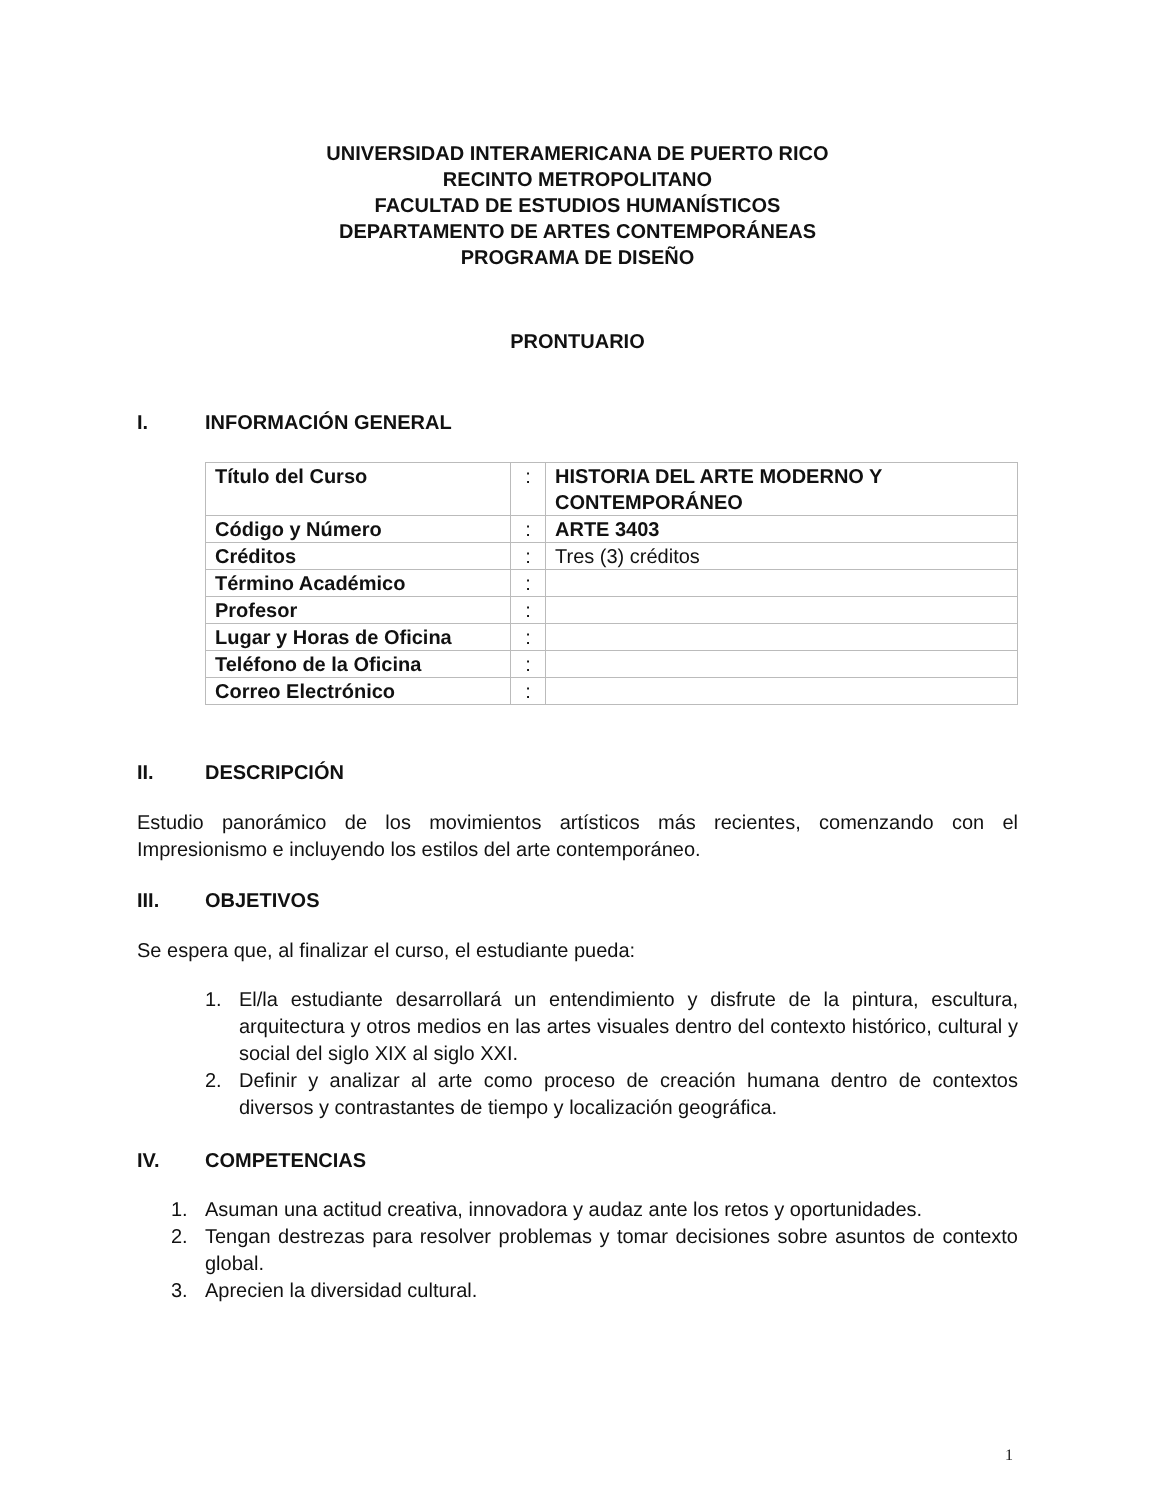UNIVERSIDAD INTERAMERICANA DE PUERTO RICO
RECINTO METROPOLITANO
FACULTAD DE ESTUDIOS HUMANÍSTICOS
DEPARTAMENTO DE ARTES CONTEMPORÁNEAS
PROGRAMA DE DISEÑO
PRONTUARIO
I. INFORMACIÓN GENERAL
| Título del Curso | : | HISTORIA DEL ARTE MODERNO Y CONTEMPORÁNEO |
| Código y Número | : | ARTE 3403 |
| Créditos | : | Tres (3) créditos |
| Término Académico | : | |
| Profesor | : | |
| Lugar y Horas de Oficina | : | |
| Teléfono de la Oficina | : | |
| Correo Electrónico | : | |
II. DESCRIPCIÓN
Estudio panorámico de los movimientos artísticos más recientes, comenzando con el Impresionismo e incluyendo los estilos del arte contemporáneo.
III. OBJETIVOS
Se espera que, al finalizar el curso, el estudiante pueda:
1. El/la estudiante desarrollará un entendimiento y disfrute de la pintura, escultura, arquitectura y otros medios en las artes visuales dentro del contexto histórico, cultural y social del siglo XIX al siglo XXI.
2. Definir y analizar al arte como proceso de creación humana dentro de contextos diversos y contrastantes de tiempo y localización geográfica.
IV. COMPETENCIAS
1. Asuman una actitud creativa, innovadora y audaz ante los retos y oportunidades.
2. Tengan destrezas para resolver problemas y tomar decisiones sobre asuntos de contexto global.
3. Aprecien la diversidad cultural.
1